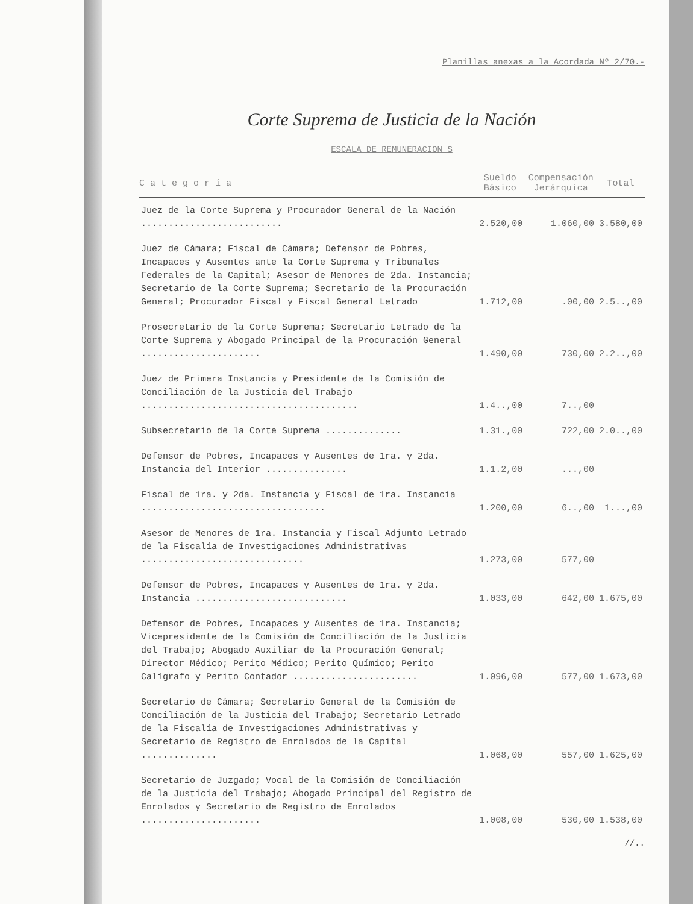Planillas anexas a la Acordada Nº 2/70.-
Corte Suprema de Justicia de la Nación
ESCALA DE REMUNERACION S
| C a t e g o r í a | Sueldo Básico | Compensación Jerárquica | Total |
| --- | --- | --- | --- |
| Juez de la Corte Suprema y Procurador General de la Nación .......................... | 2.520,00 | 1.060,00 | 3.580,00 |
| Juez de Cámara; Fiscal de Cámara; Defensor de Pobres, Incapaces y Ausentes ante la Corte Suprema y Tribunales Federales de la Capital; Asesor de Menores de 2da. Instancia; Secretario de la Corte Suprema; Secretario de la Procuración General; Procurador Fiscal y Fiscal General Letrado | 1.712,00 | .00,00 | 2.5..,00 |
| Prosecretario de la Corte Suprema; Secretario Letrado de la Corte Suprema y Abogado Principal de la Procuración General ...................... | 1.490,00 | 730,00 | 2.2..,00 |
| Juez de Primera Instancia y Presidente de la Comisión de Conciliación de la Justicia del Trabajo ........................................ | 1.4..,00 | 7..,00 | |
| Subsecretario de la Corte Suprema .............. | 1.31.,00 | 722,00 | 2.0..,00 |
| Defensor de Pobres, Incapaces y Ausentes de 1ra. y 2da. Instancia del Interior ............... | 1.1.2,00 | ...,00 | |
| Fiscal de 1ra. y 2da. Instancia y Fiscal de 1ra. Instancia .................................. | 1.200,00 | 6..,00 | 1...,00 |
| Asesor de Menores de 1ra. Instancia y Fiscal Adjunto Letrado de la Fiscalía de Investigaciones Administrativas .............................. | 1.273,00 | 577,00 | |
| Defensor de Pobres, Incapaces y Ausentes de 1ra. y 2da. Instancia ............................ | 1.033,00 | 642,00 | 1.675,00 |
| Defensor de Pobres, Incapaces y Ausentes de 1ra. Instancia; Vicepresidente de la Comisión de Conciliación de la Justicia del Trabajo; Abogado Auxiliar de la Procuración General; Director Médico; Perito Médico; Perito Químico; Perito Calígrafo y Perito Contador ....................... | 1.096,00 | 577,00 | 1.673,00 |
| Secretario de Cámara; Secretario General de la Comisión de Conciliación de la Justicia del Trabajo; Secretario Letrado de la Fiscalía de Investigaciones Administrativas y Secretario de Registro de Enrolados de la Capital .............. | 1.068,00 | 557,00 | 1.625,00 |
| Secretario de Juzgado; Vocal de la Comisión de Conciliación de la Justicia del Trabajo; Abogado Principal del Registro de Enrolados y Secretario de Registro de Enrolados ...................... | 1.008,00 | 530,00 | 1.538,00 |
//..